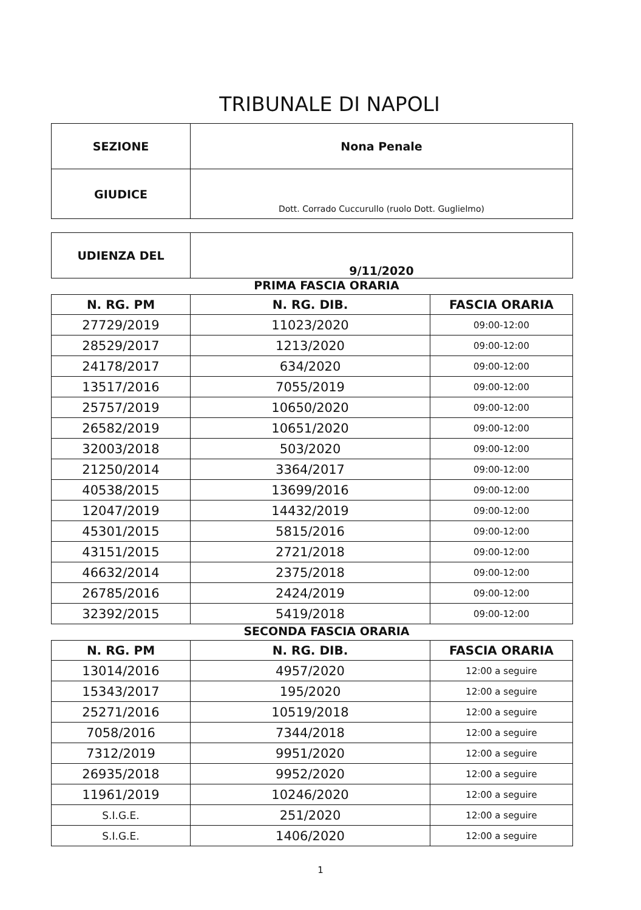TRIBUNALE DI NAPOLI
| SEZIONE | Nona Penale |
| GIUDICE | Dott. Corrado Cuccurullo (ruolo Dott. Guglielmo) |
| UDIENZA DEL | 9/11/2020 |
PRIMA FASCIA ORARIA
| N. RG. PM | N. RG. DIB. | FASCIA ORARIA |
| --- | --- | --- |
| 27729/2019 | 11023/2020 | 09:00-12:00 |
| 28529/2017 | 1213/2020 | 09:00-12:00 |
| 24178/2017 | 634/2020 | 09:00-12:00 |
| 13517/2016 | 7055/2019 | 09:00-12:00 |
| 25757/2019 | 10650/2020 | 09:00-12:00 |
| 26582/2019 | 10651/2020 | 09:00-12:00 |
| 32003/2018 | 503/2020 | 09:00-12:00 |
| 21250/2014 | 3364/2017 | 09:00-12:00 |
| 40538/2015 | 13699/2016 | 09:00-12:00 |
| 12047/2019 | 14432/2019 | 09:00-12:00 |
| 45301/2015 | 5815/2016 | 09:00-12:00 |
| 43151/2015 | 2721/2018 | 09:00-12:00 |
| 46632/2014 | 2375/2018 | 09:00-12:00 |
| 26785/2016 | 2424/2019 | 09:00-12:00 |
| 32392/2015 | 5419/2018 | 09:00-12:00 |
SECONDA FASCIA ORARIA
| N. RG. PM | N. RG. DIB. | FASCIA ORARIA |
| --- | --- | --- |
| 13014/2016 | 4957/2020 | 12:00 a seguire |
| 15343/2017 | 195/2020 | 12:00 a seguire |
| 25271/2016 | 10519/2018 | 12:00 a seguire |
| 7058/2016 | 7344/2018 | 12:00 a seguire |
| 7312/2019 | 9951/2020 | 12:00 a seguire |
| 26935/2018 | 9952/2020 | 12:00 a seguire |
| 11961/2019 | 10246/2020 | 12:00 a seguire |
| S.I.G.E. | 251/2020 | 12:00 a seguire |
| S.I.G.E. | 1406/2020 | 12:00 a seguire |
1